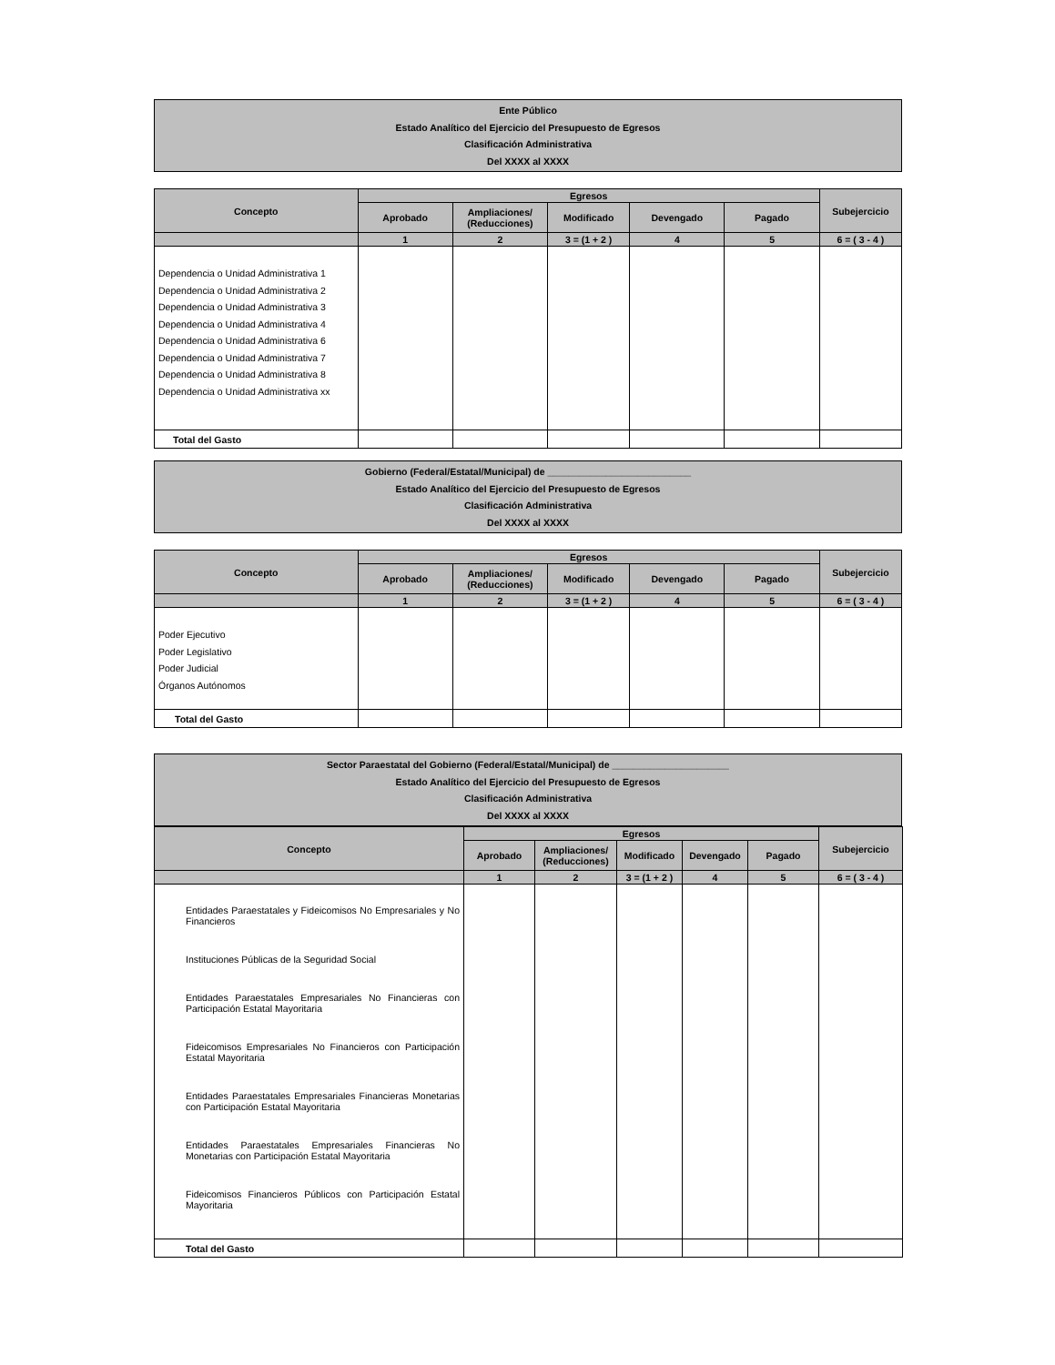Ente Público
Estado Analítico del Ejercicio del Presupuesto de Egresos
Clasificación Administrativa
Del XXXX al XXXX
| Concepto | Egresos | | | | | Subejercicio |
| --- | --- | --- | --- | --- | --- | --- |
| | Aprobado | Ampliaciones/ (Reducciones) | Modificado | Devengado | Pagado | |
| | 1 | 2 | 3 = (1 + 2 ) | 4 | 5 | 6 = ( 3 - 4 ) |
| Dependencia o Unidad Administrativa 1 Dependencia o Unidad Administrativa 2 Dependencia o Unidad Administrativa 3 Dependencia o Unidad Administrativa 4 Dependencia o Unidad Administrativa 6 Dependencia o Unidad Administrativa 7 Dependencia o Unidad Administrativa 8 Dependencia o Unidad Administrativa xx | | | | | | |
| Total del Gasto | | | | | | |
Gobierno (Federal/Estatal/Municipal) de ___________________________
Estado Analítico del Ejercicio del Presupuesto de Egresos
Clasificación Administrativa
Del XXXX al XXXX
| Concepto | Egresos | | | | | Subejercicio |
| --- | --- | --- | --- | --- | --- | --- |
| | Aprobado | Ampliaciones/ (Reducciones) | Modificado | Devengado | Pagado | |
| | 1 | 2 | 3 = (1 + 2 ) | 4 | 5 | 6 = ( 3 - 4 ) |
| Poder Ejecutivo Poder Legislativo Poder Judicial Órganos Autónomos | | | | | | |
| Total del Gasto | | | | | | |
Sector Paraestatal del Gobierno (Federal/Estatal/Municipal) de ______________________
Estado Analítico del Ejercicio del Presupuesto de Egresos
Clasificación Administrativa
Del XXXX al XXXX
| Concepto | Egresos | | | | | Subejercicio |
| --- | --- | --- | --- | --- | --- | --- |
| | Aprobado | Ampliaciones/ (Reducciones) | Modificado | Devengado | Pagado | |
| | 1 | 2 | 3 = (1 + 2 ) | 4 | 5 | 6 = ( 3 - 4 ) |
| Entidades Paraestatales y Fideicomisos No Empresariales y No Financieros Instituciones Públicas de la Seguridad Social Entidades Paraestatales Empresariales No Financieras con Participación Estatal Mayoritaria Fideicomisos Empresariales No Financieros con Participación Estatal Mayoritaria Entidades Paraestatales Empresariales Financieras Monetarias con Participación Estatal Mayoritaria Entidades Paraestatales Empresariales Financieras No Monetarias con Participación Estatal Mayoritaria Fideicomisos Financieros Públicos con Participación Estatal Mayoritaria | | | | | | |
| Total del Gasto | | | | | | |